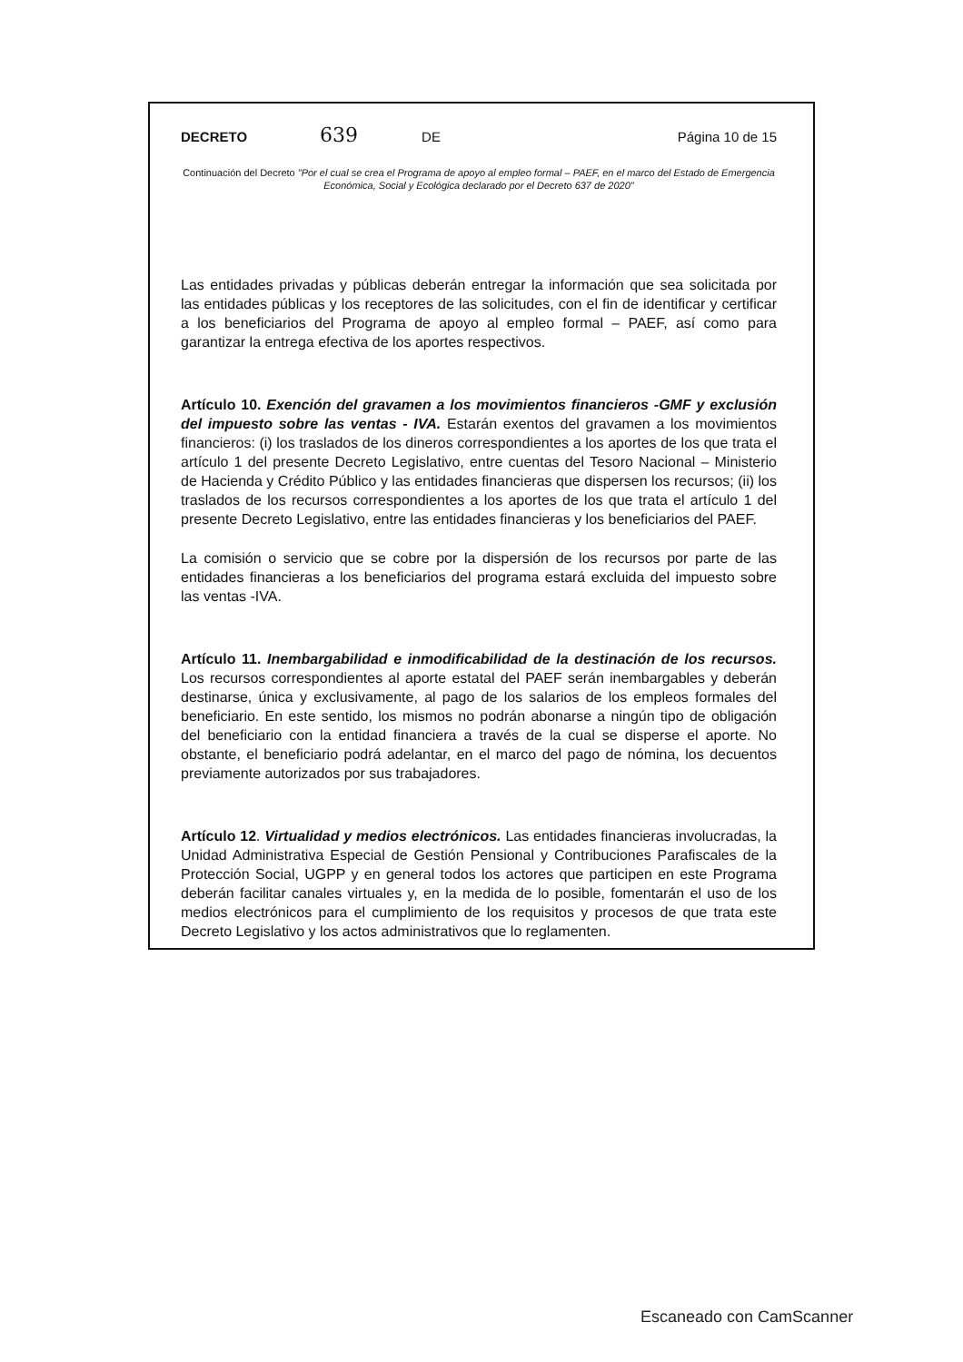DECRETO 639 DE Página 10 de 15
Continuación del Decreto "Por el cual se crea el Programa de apoyo al empleo formal – PAEF, en el marco del Estado de Emergencia Económica, Social y Ecológica declarado por el Decreto 637 de 2020"
Las entidades privadas y públicas deberán entregar la información que sea solicitada por las entidades públicas y los receptores de las solicitudes, con el fin de identificar y certificar a los beneficiarios del Programa de apoyo al empleo formal – PAEF, así como para garantizar la entrega efectiva de los aportes respectivos.
Artículo 10. Exención del gravamen a los movimientos financieros -GMF y exclusión del impuesto sobre las ventas - IVA. Estarán exentos del gravamen a los movimientos financieros: (i) los traslados de los dineros correspondientes a los aportes de los que trata el artículo 1 del presente Decreto Legislativo, entre cuentas del Tesoro Nacional – Ministerio de Hacienda y Crédito Público y las entidades financieras que dispersen los recursos; (ii) los traslados de los recursos correspondientes a los aportes de los que trata el artículo 1 del presente Decreto Legislativo, entre las entidades financieras y los beneficiarios del PAEF.
La comisión o servicio que se cobre por la dispersión de los recursos por parte de las entidades financieras a los beneficiarios del programa estará excluida del impuesto sobre las ventas -IVA.
Artículo 11. Inembargabilidad e inmodificabilidad de la destinación de los recursos. Los recursos correspondientes al aporte estatal del PAEF serán inembargables y deberán destinarse, única y exclusivamente, al pago de los salarios de los empleos formales del beneficiario. En este sentido, los mismos no podrán abonarse a ningún tipo de obligación del beneficiario con la entidad financiera a través de la cual se disperse el aporte. No obstante, el beneficiario podrá adelantar, en el marco del pago de nómina, los decuentos previamente autorizados por sus trabajadores.
Artículo 12. Virtualidad y medios electrónicos. Las entidades financieras involucradas, la Unidad Administrativa Especial de Gestión Pensional y Contribuciones Parafiscales de la Protección Social, UGPP y en general todos los actores que participen en este Programa deberán facilitar canales virtuales y, en la medida de lo posible, fomentarán el uso de los medios electrónicos para el cumplimiento de los requisitos y procesos de que trata este Decreto Legislativo y los actos administrativos que lo reglamenten.
Escaneado con CamScanner